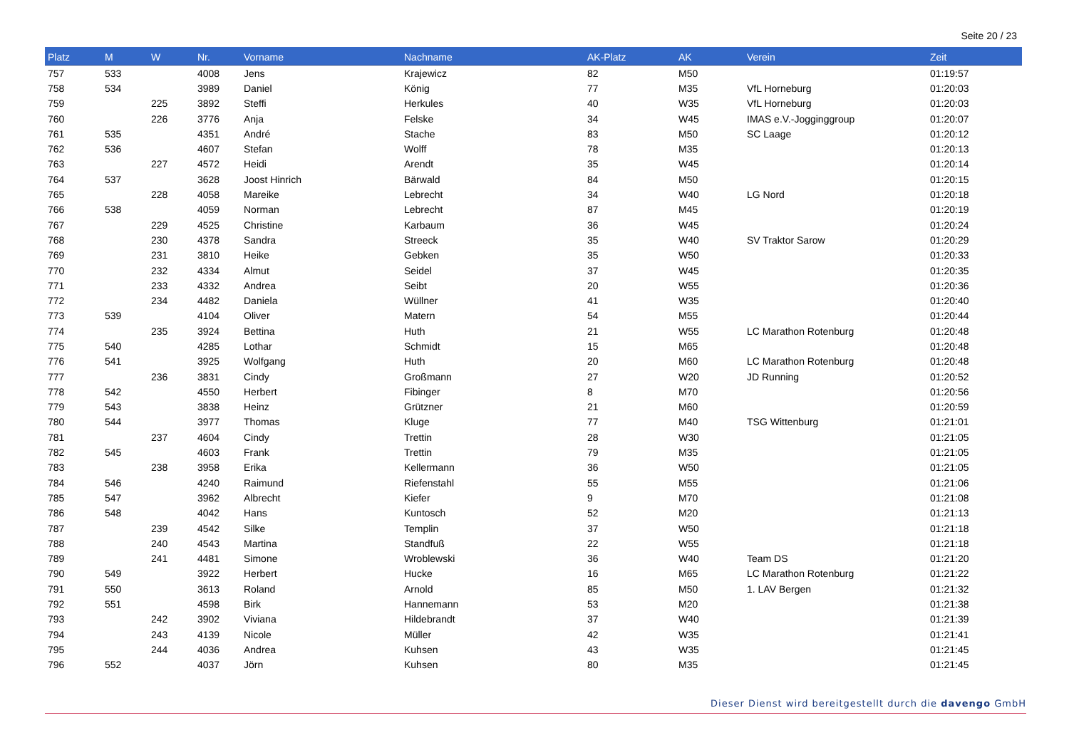Seite 20 / 23
| Platz | M | W | Nr. | Vorname | Nachname | AK-Platz | AK | Verein | Zeit |
| --- | --- | --- | --- | --- | --- | --- | --- | --- | --- |
| 757 | 533 | | 4008 | Jens | Krajewicz | 82 | M50 | | 01:19:57 |
| 758 | 534 | | 3989 | Daniel | König | 77 | M35 | VfL Horneburg | 01:20:03 |
| 759 | | 225 | 3892 | Steffi | Herkules | 40 | W35 | VfL Horneburg | 01:20:03 |
| 760 | | 226 | 3776 | Anja | Felske | 34 | W45 | IMAS e.V.-Jogginggroup | 01:20:07 |
| 761 | 535 | | 4351 | André | Stache | 83 | M50 | SC Laage | 01:20:12 |
| 762 | 536 | | 4607 | Stefan | Wolff | 78 | M35 | | 01:20:13 |
| 763 | | 227 | 4572 | Heidi | Arendt | 35 | W45 | | 01:20:14 |
| 764 | 537 | | 3628 | Joost Hinrich | Bärwald | 84 | M50 | | 01:20:15 |
| 765 | | 228 | 4058 | Mareike | Lebrecht | 34 | W40 | LG Nord | 01:20:18 |
| 766 | 538 | | 4059 | Norman | Lebrecht | 87 | M45 | | 01:20:19 |
| 767 | | 229 | 4525 | Christine | Karbaum | 36 | W45 | | 01:20:24 |
| 768 | | 230 | 4378 | Sandra | Streeck | 35 | W40 | SV Traktor Sarow | 01:20:29 |
| 769 | | 231 | 3810 | Heike | Gebken | 35 | W50 | | 01:20:33 |
| 770 | | 232 | 4334 | Almut | Seidel | 37 | W45 | | 01:20:35 |
| 771 | | 233 | 4332 | Andrea | Seibt | 20 | W55 | | 01:20:36 |
| 772 | | 234 | 4482 | Daniela | Wüllner | 41 | W35 | | 01:20:40 |
| 773 | 539 | | 4104 | Oliver | Matern | 54 | M55 | | 01:20:44 |
| 774 | | 235 | 3924 | Bettina | Huth | 21 | W55 | LC Marathon Rotenburg | 01:20:48 |
| 775 | 540 | | 4285 | Lothar | Schmidt | 15 | M65 | | 01:20:48 |
| 776 | 541 | | 3925 | Wolfgang | Huth | 20 | M60 | LC Marathon Rotenburg | 01:20:48 |
| 777 | | 236 | 3831 | Cindy | Großmann | 27 | W20 | JD Running | 01:20:52 |
| 778 | 542 | | 4550 | Herbert | Fibinger | 8 | M70 | | 01:20:56 |
| 779 | 543 | | 3838 | Heinz | Grützner | 21 | M60 | | 01:20:59 |
| 780 | 544 | | 3977 | Thomas | Kluge | 77 | M40 | TSG Wittenburg | 01:21:01 |
| 781 | | 237 | 4604 | Cindy | Trettin | 28 | W30 | | 01:21:05 |
| 782 | 545 | | 4603 | Frank | Trettin | 79 | M35 | | 01:21:05 |
| 783 | | 238 | 3958 | Erika | Kellermann | 36 | W50 | | 01:21:05 |
| 784 | 546 | | 4240 | Raimund | Riefenstahl | 55 | M55 | | 01:21:06 |
| 785 | 547 | | 3962 | Albrecht | Kiefer | 9 | M70 | | 01:21:08 |
| 786 | 548 | | 4042 | Hans | Kuntosch | 52 | M20 | | 01:21:13 |
| 787 | | 239 | 4542 | Silke | Templin | 37 | W50 | | 01:21:18 |
| 788 | | 240 | 4543 | Martina | Standfuß | 22 | W55 | | 01:21:18 |
| 789 | | 241 | 4481 | Simone | Wroblewski | 36 | W40 | Team DS | 01:21:20 |
| 790 | 549 | | 3922 | Herbert | Hucke | 16 | M65 | LC Marathon Rotenburg | 01:21:22 |
| 791 | 550 | | 3613 | Roland | Arnold | 85 | M50 | 1. LAV Bergen | 01:21:32 |
| 792 | 551 | | 4598 | Birk | Hannemann | 53 | M20 | | 01:21:38 |
| 793 | | 242 | 3902 | Viviana | Hildebrandt | 37 | W40 | | 01:21:39 |
| 794 | | 243 | 4139 | Nicole | Müller | 42 | W35 | | 01:21:41 |
| 795 | | 244 | 4036 | Andrea | Kuhsen | 43 | W35 | | 01:21:45 |
| 796 | 552 | | 4037 | Jörn | Kuhsen | 80 | M35 | | 01:21:45 |
Dieser Dienst wird bereitgestellt durch die davengo GmbH